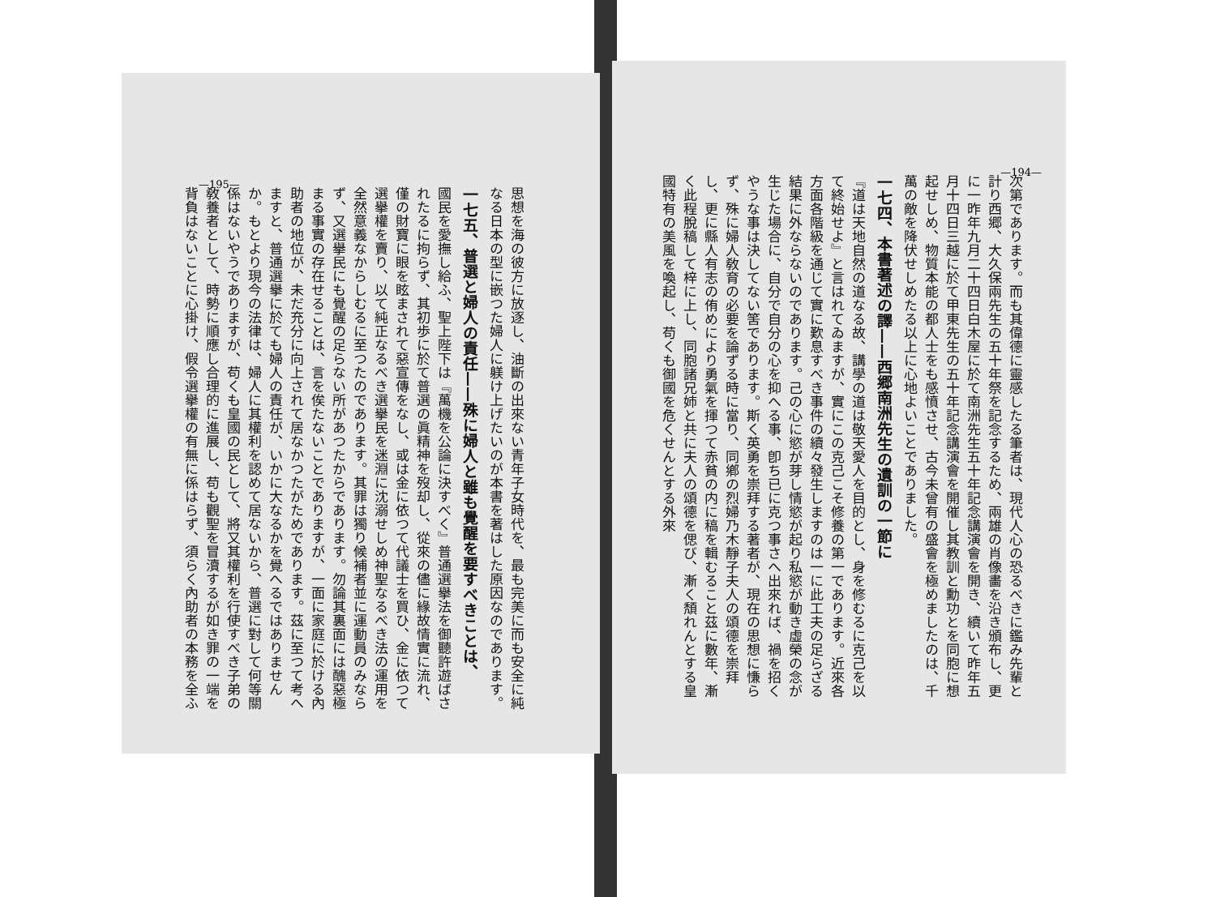—194—
次第であります。而も其偉德に靈感したる筆者は、現代人心の恐るべきに鑑み先輩と計り西郷、大久保兩先生の五十年祭を記念するため、兩雄の肖像畵を沿き頒布し、更に一昨年九月二十四日白木屋に於て南洲先生五十年記念講演會を開き、續いて昨年五月十四日三越に於て甲東先生の五十年記念講演會を開催し其教訓と勳功とを同胞に想起せしめ、物質本能の都人士をも感憤させ、古今未曾有の盛會を極めましたのは、千萬の敵を降伏せしめたる以上に心地よいことでありました。
一七四、本書著述の譯——西郷南洲先生の遺訓の一節に
『道は天地自然の道なる故、講學の道は敬天愛人を目的とし、身を修むるに克己を以て終始せよ』と言はれてゐますが、實にこの克己こそ修養の第一であります。近來各方面各階級を通じて實に歎息すべき事件の續々發生しますのは一に此工夫の足らざる結果に外ならないのであります。己の心に慾が芽し情慾が起り私慾が動き虛榮の念が生じた場合に、自分で自分の心を抑へる事、卽ち已に克つ事さへ出來れば、禍を招くやうな事は決してない筈であります。斯く英勇を崇拜する著者が、現在の思想に慊らず、殊に婦人敎育の必要を論ずる時に當り、同鄕の烈婦乃木靜子夫人の頌德を崇拜し、更に縣人有志の侑めにより勇氣を揮つて赤貧の内に稿を輯むること茲に數年、漸く此程脫稿して梓に上し、同胞諸兄姉と共に夫人の頌德を偲び、漸く頽れんとする皇國特有の美風を喚起し、苟くも御國を危くせんとする外來
—195—
思想を海の彼方に放逐し、油斷の出來ない青年子女時代を、最も完美に而も安全に純なる日本の型に嵌つた婦人に躾け上げたいのが本書を著はした原因なのであります。
一七五、普選と婦人の責任——殊に婦人と雖も覺醒を要すべきことは、
國民を愛撫し給ふ、聖上陛下は『萬機を公論に決すべく』普通選擧法を御聽許遊ばされたるに拘らず、其初歩に於て普選の眞精神を歿却し、從來の儘に緣故情實に流れ、僅の財寶に眼を眩まされて惡宣傳をなし、或は金に依つて代議士を買ひ、金に依つて選擧權を賣り、以て純正なるべき選擧民を迷淵に沈溺せしめ神聖なるべき法の運用を全然意義なからしむるに至つたのであります。其罪は獨り候補者並に運動員のみならず、又選擧民にも覺醒の足らない所があつたからであります。勿論其裏面には醜惡極まる事實の存在せることは、言を俟たないことでありますが、一面に家庭に於ける內助者の地位が、未だ充分に向上されて居なかつたがためであります。茲に至つて考へますと、普通選擧に於ても婦人の責任が、いかに大なるかを覺へるではありませんか。もとより現今の法律は、婦人に其權利を認めて居ないから、普選に對して何等關係はないやうでありますが、苟くも皇國の民として、將又其權利を行使すべき子弟の敎養者として、時勢に順應し合理的に進展し、苟も觀聖を冒瀆するが如き罪の一端を背負はないことに心掛け、假令選擧權の有無に係はらず、須らく內助者の本務を全ふ